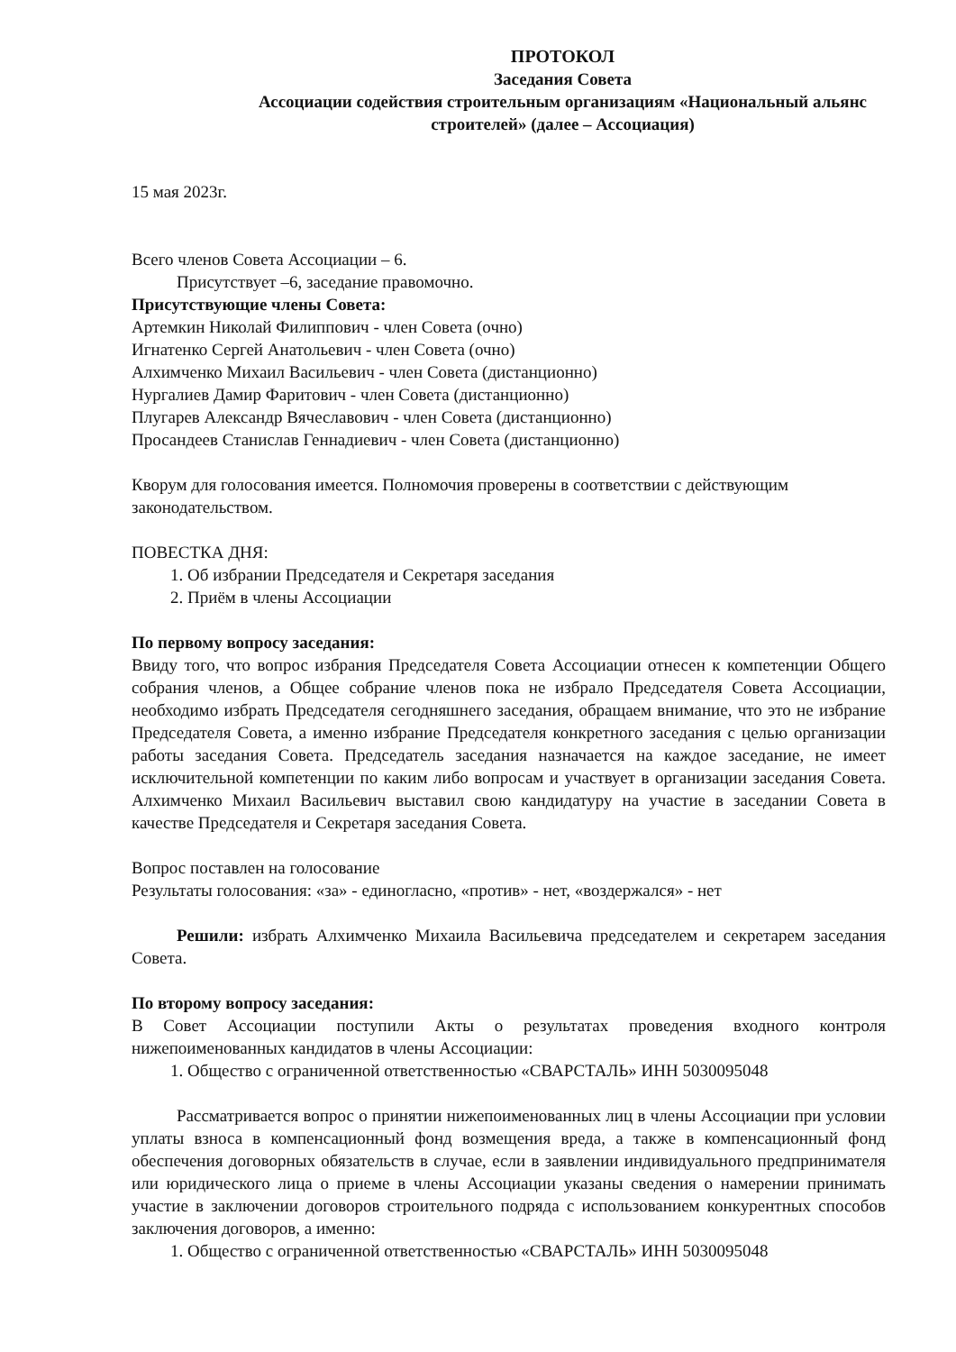ПРОТОКОЛ
Заседания Совета
Ассоциации содействия строительным организациям «Национальный альянс строителей» (далее – Ассоциация)
15 мая 2023г.
Всего членов Совета Ассоциации – 6.
Присутствует –6, заседание правомочно.
Присутствующие члены Совета:
Артемкин Николай Филиппович - член Совета (очно)
Игнатенко Сергей Анатольевич - член Совета (очно)
Алхимченко Михаил Васильевич - член Совета (дистанционно)
Нургалиев Дамир Фаритович - член Совета (дистанционно)
Плугарев Александр Вячеславович - член Совета (дистанционно)
Просандеев Станислав Геннадиевич - член Совета (дистанционно)
Кворум для голосования имеется. Полномочия проверены в соответствии с действующим законодательством.
ПОВЕСТКА ДНЯ:
1. Об избрании Председателя и Секретаря заседания
2. Приём в члены Ассоциации
По первому вопросу заседания:
Ввиду того, что вопрос избрания Председателя Совета Ассоциации отнесен к компетенции Общего собрания членов, а Общее собрание членов пока не избрало Председателя Совета Ассоциации, необходимо избрать Председателя сегодняшнего заседания, обращаем внимание, что это не избрание Председателя Совета, а именно избрание Председателя конкретного заседания с целью организации работы заседания Совета. Председатель заседания назначается на каждое заседание, не имеет исключительной компетенции по каким либо вопросам и участвует в организации заседания Совета. Алхимченко Михаил Васильевич выставил свою кандидатуру на участие в заседании Совета в качестве Председателя и Секретаря заседания Совета.
Вопрос поставлен на голосование
Результаты голосования: «за» - единогласно, «против» - нет, «воздержался» - нет
Решили: избрать Алхимченко Михаила Васильевича председателем и секретарем заседания Совета.
По второму вопросу заседания:
В Совет Ассоциации поступили Акты о результатах проведения входного контроля нижепоименованных кандидатов в члены Ассоциации:
1. Общество с ограниченной ответственностью «СВАРСТАЛЬ» ИНН 5030095048
Рассматривается вопрос о принятии нижепоименованных лиц в члены Ассоциации при условии уплаты взноса в компенсационный фонд возмещения вреда, а также в компенсационный фонд обеспечения договорных обязательств в случае, если в заявлении индивидуального предпринимателя или юридического лица о приеме в члены Ассоциации указаны сведения о намерении принимать участие в заключении договоров строительного подряда с использованием конкурентных способов заключения договоров, а именно:
1. Общество с ограниченной ответственностью «СВАРСТАЛЬ» ИНН 5030095048